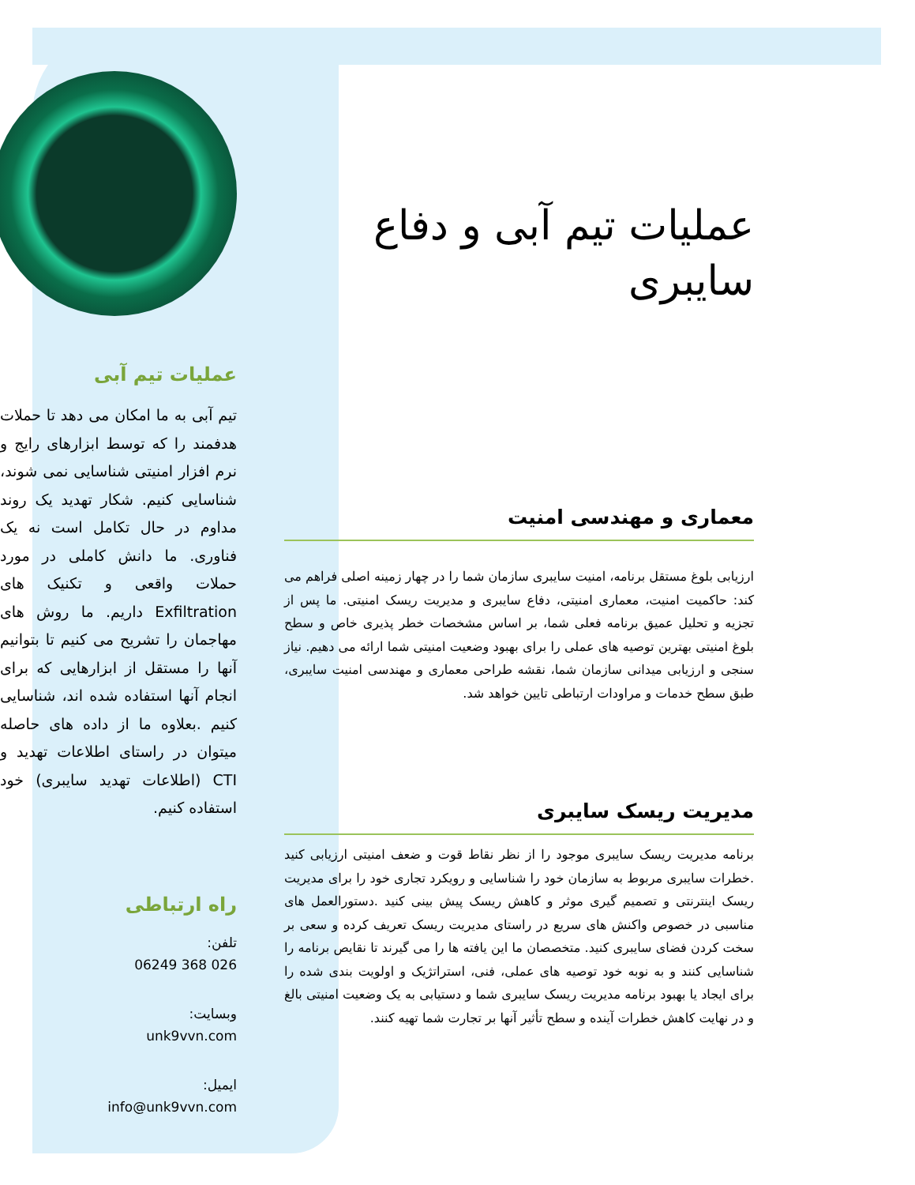عملیات تیم آبی و دفاع سایبری
معماری و مهندسی امنیت
ارزیابی بلوغ مستقل برنامه، امنیت سایبری سازمان شما را در چهار زمینه اصلی فراهم می کند: حاکمیت امنیت، معماری امنیتی، دفاع سایبری و مدیریت ریسک امنیتی. ما پس از تجزیه و تحلیل عمیق برنامه فعلی شما، بر اساس مشخصات خطر پذیری خاص و سطح بلوغ امنیتی بهترین توصیه های عملی را برای بهبود وضعیت امنیتی شما ارائه می دهیم. نیاز سنجی و ارزیابی میدانی سازمان شما، نقشه طراحی معماری و مهندسی امنیت سایبری، طبق سطح خدمات و مراودات ارتباطی تایین خواهد شد.
مدیریت ریسک سایبری
برنامه مدیریت ریسک سایبری موجود را از نظر نقاط قوت و ضعف امنیتی ارزیابی کنید .خطرات سایبری مربوط به سازمان خود را شناسایی و رویکرد تجاری خود را برای مدیریت ریسک اینترنتی و تصمیم گیری موثر و کاهش ریسک پیش بینی کنید .دستورالعمل های مناسبی در خصوص واکنش های سریع در راستای مدیریت ریسک تعریف کرده و سعی بر سخت کردن فضای سایبری کنید. متخصصان ما این یافته ها را می گیرند تا نقایص برنامه را شناسایی کنند و به نوبه خود توصیه های عملی، فنی، استراتژیک و اولویت بندی شده را برای ایجاد یا بهبود برنامه مدیریت ریسک سایبری شما و دستیابی به یک وضعیت امنیتی بالغ و در نهایت کاهش خطرات آینده و سطح تأثیر آنها بر تجارت شما تهیه کنند.
عملیات تیم آبی
تیم آبی به ما امکان می دهد تا حملات هدفمند را که توسط ابزارهای رایج و نرم افزار امنیتی شناسایی نمی شوند، شناسایی کنیم. شکار تهدید یک روند مداوم در حال تکامل است نه یک فناوری. ما دانش کاملی در مورد حملات واقعی و تکنیک های Exfiltration داریم. ما روش های مهاجمان را تشریح می کنیم تا بتوانیم آنها را مستقل از ابزارهایی که برای انجام آنها استفاده شده اند، شناسایی کنیم .بعلاوه ما از داده های حاصله میتوان در راستای اطلاعات تهدید و CTI (اطلاعات تهدید سایبری) خود استفاده کنیم.
راه ارتباطی
تلفن:
026 368 06249
وبسایت:
unk9vvn.com
ایمیل:
info@unk9vvn.com